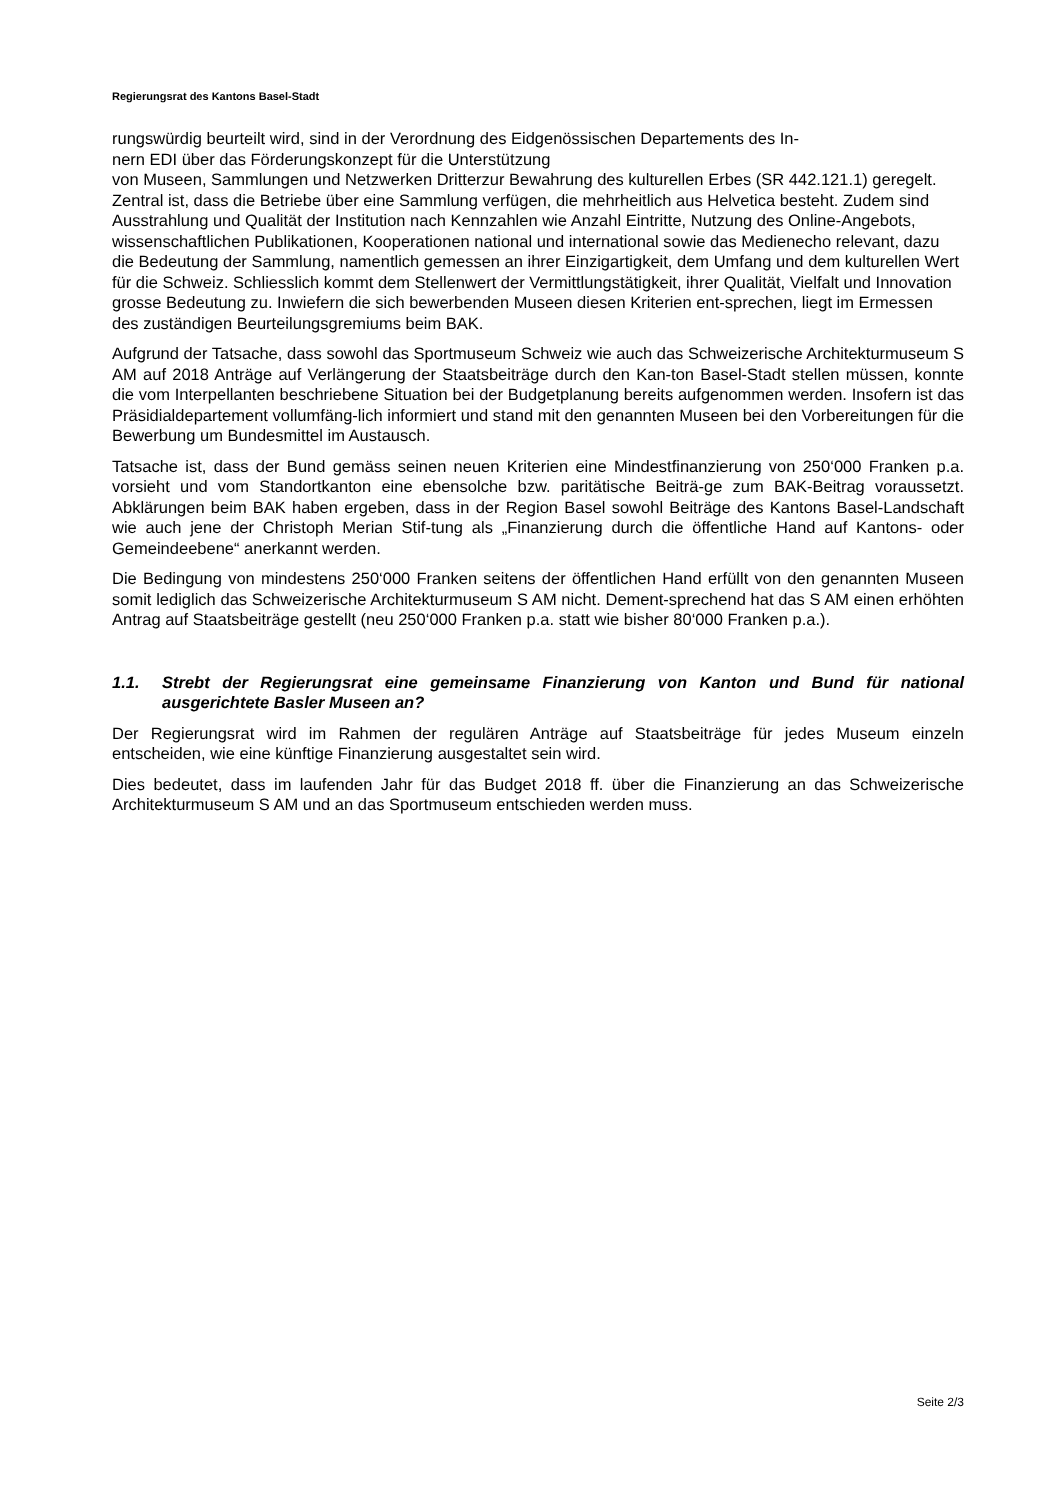Regierungsrat des Kantons Basel-Stadt
rungswürdig beurteilt wird, sind in der Verordnung des Eidgenössischen Departements des In-
nern EDI über das Förderungskonzept für die Unterstützung
von Museen, Sammlungen und Netzwerken Dritterzur Bewahrung des kulturellen Erbes (SR 442.121.1) geregelt. Zentral ist, dass die Betriebe über eine Sammlung verfügen, die mehrheitlich aus Helvetica besteht. Zudem sind Ausstrahlung und Qualität der Institution nach Kennzahlen wie Anzahl Eintritte, Nutzung des Online-Angebots, wissenschaftlichen Publikationen, Kooperationen national und international sowie das Medienecho relevant, dazu die Bedeutung der Sammlung, namentlich gemessen an ihrer Einzigartigkeit, dem Umfang und dem kulturellen Wert für die Schweiz. Schliesslich kommt dem Stellenwert der Vermittlungstätigkeit, ihrer Qualität, Vielfalt und Innovation grosse Bedeutung zu. Inwiefern die sich bewerbenden Museen diesen Kriterien ent-sprechen, liegt im Ermessen des zuständigen Beurteilungsgremiums beim BAK.
Aufgrund der Tatsache, dass sowohl das Sportmuseum Schweiz wie auch das Schweizerische Architekturmuseum S AM auf 2018 Anträge auf Verlängerung der Staatsbeiträge durch den Kan-ton Basel-Stadt stellen müssen, konnte die vom Interpellanten beschriebene Situation bei der Budgetplanung bereits aufgenommen werden. Insofern ist das Präsidialdepartement vollumfäng-lich informiert und stand mit den genannten Museen bei den Vorbereitungen für die Bewerbung um Bundesmittel im Austausch.
Tatsache ist, dass der Bund gemäss seinen neuen Kriterien eine Mindestfinanzierung von 250‘000 Franken p.a. vorsieht und vom Standortkanton eine ebensolche bzw. paritätische Beiträ-ge zum BAK-Beitrag voraussetzt. Abklärungen beim BAK haben ergeben, dass in der Region Basel sowohl Beiträge des Kantons Basel-Landschaft wie auch jene der Christoph Merian Stif-tung als „Finanzierung durch die öffentliche Hand auf Kantons- oder Gemeindeebene“ anerkannt werden.
Die Bedingung von mindestens 250‘000 Franken seitens der öffentlichen Hand erfüllt von den genannten Museen somit lediglich das Schweizerische Architekturmuseum S AM nicht. Dement-sprechend hat das S AM einen erhöhten Antrag auf Staatsbeiträge gestellt (neu 250‘000 Franken p.a. statt wie bisher 80‘000 Franken p.a.).
1.1. Strebt der Regierungsrat eine gemeinsame Finanzierung von Kanton und Bund für national ausgerichtete Basler Museen an?
Der Regierungsrat wird im Rahmen der regulären Anträge auf Staatsbeiträge für jedes Museum einzeln entscheiden, wie eine künftige Finanzierung ausgestaltet sein wird.
Dies bedeutet, dass im laufenden Jahr für das Budget 2018 ff. über die Finanzierung an das Schweizerische Architekturmuseum S AM und an das Sportmuseum entschieden werden muss.
Seite 2/3